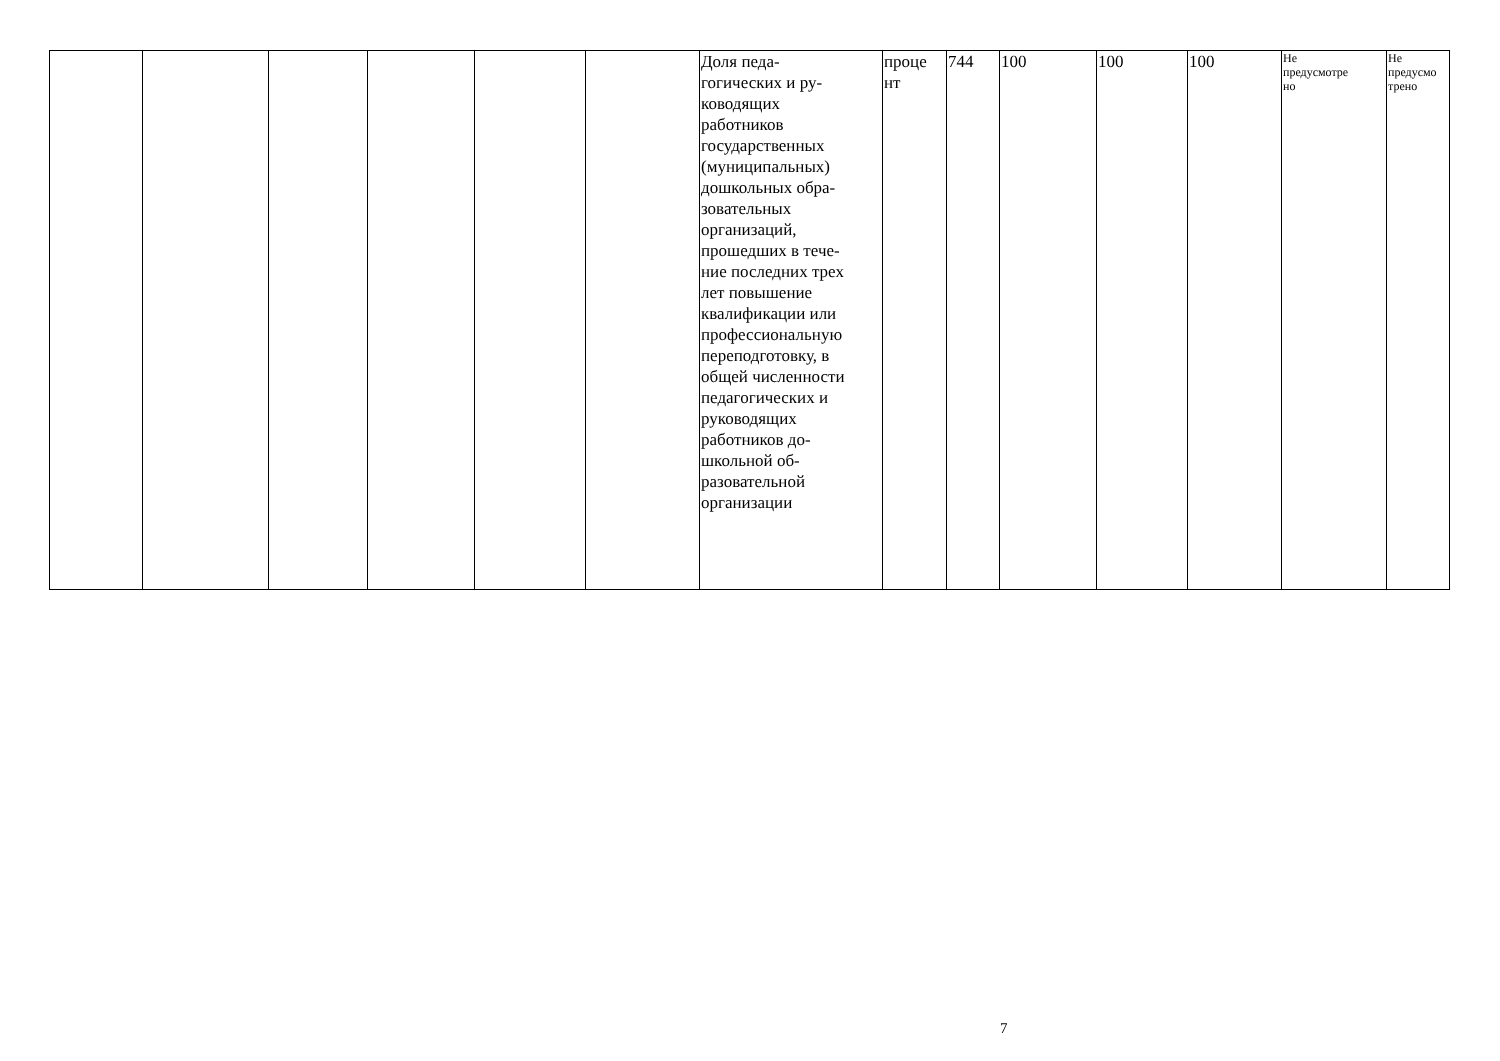| | | | | | | Доля педа- гогических и ру- ководящих работников государственных (муниципальных) дошкольных обра- зовательных организаций, прошедших в тече- ние последних трех лет повышение квалификации или профессиональную переподготовку, в общей численности педагогических и руководящих работников до- школьной об- разовательной организации | проце нт | 744 | 100 | 100 | 100 | Не предусмотре но | Не предусмо трено |
7